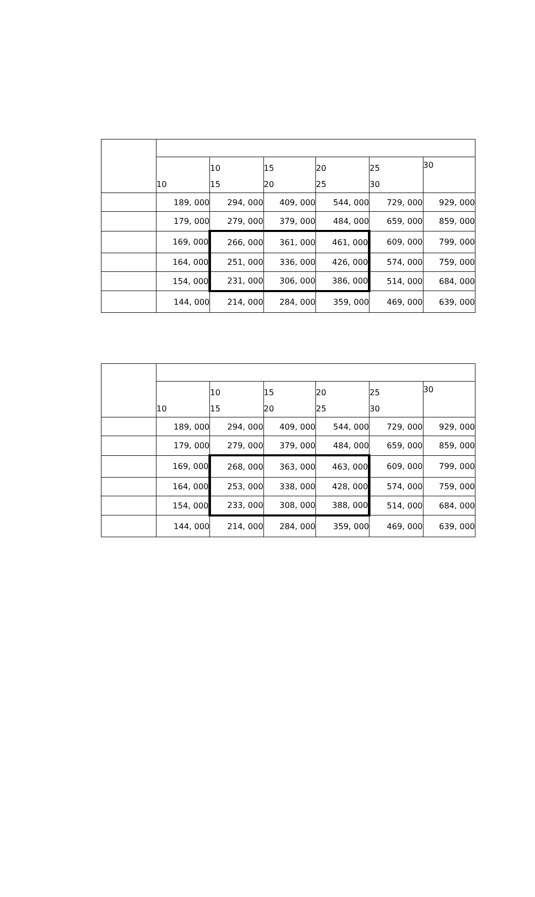| | 10 | 10 15 | 15 20 | 20 25 | 25 30 | 30 |
| --- | --- | --- | --- | --- | --- | --- |
| | 189, 000 | 294, 000 | 409, 000 | 544, 000 | 729, 000 | 929, 000 |
| | 179, 000 | 279, 000 | 379, 000 | 484, 000 | 659, 000 | 859, 000 |
| | 169, 000 | 266, 000 | 361, 000 | 461, 000 | 609, 000 | 799, 000 |
| | 164, 000 | 251, 000 | 336, 000 | 426, 000 | 574, 000 | 759, 000 |
| | 154, 000 | 231, 000 | 306, 000 | 386, 000 | 514, 000 | 684, 000 |
| | 144, 000 | 214, 000 | 284, 000 | 359, 000 | 469, 000 | 639, 000 |
| | 10 | 10 15 | 15 20 | 20 25 | 25 30 | 30 |
| --- | --- | --- | --- | --- | --- | --- |
| | 189, 000 | 294, 000 | 409, 000 | 544, 000 | 729, 000 | 929, 000 |
| | 179, 000 | 279, 000 | 379, 000 | 484, 000 | 659, 000 | 859, 000 |
| | 169, 000 | 268, 000 | 363, 000 | 463, 000 | 609, 000 | 799, 000 |
| | 164, 000 | 253, 000 | 338, 000 | 428, 000 | 574, 000 | 759, 000 |
| | 154, 000 | 233, 000 | 308, 000 | 388, 000 | 514, 000 | 684, 000 |
| | 144, 000 | 214, 000 | 284, 000 | 359, 000 | 469, 000 | 639, 000 |